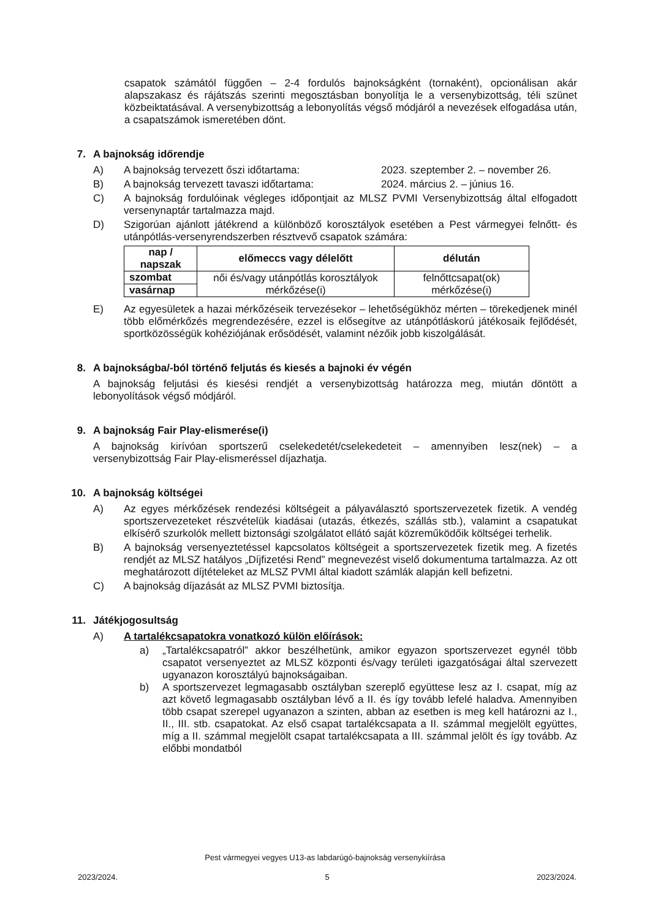csapatok számától függően – 2-4 fordulós bajnokságként (tornaként), opcionálisan akár alapszakasz és rájátszás szerinti megosztásban bonyolítja le a versenybizottság, téli szünet közbeiktatásával. A versenybizottság a lebonyolítás végső módjáról a nevezések elfogadása után, a csapatszámok ismeretében dönt.
7. A bajnokság időrendje
A) A bajnokság tervezett őszi időtartama: 2023. szeptember 2. – november 26.
B) A bajnokság tervezett tavaszi időtartama: 2024. március 2. – június 16.
C) A bajnokság fordulóinak végleges időpontjait az MLSZ PVMI Versenybizottság által elfogadott versenynaptár tartalmazza majd.
D) Szigorúan ajánlott játékrend a különböző korosztályok esetében a Pest vármegyei felnőtt- és utánpótlás-versenyrendszerben résztvevő csapatok számára:
| nap / napszak | előmeccs vagy délelőtt | délután |
| --- | --- | --- |
| szombat | női és/vagy utánpótlás korosztályok mérkőzése(i) | felnőttcsapat(ok) mérkőzése(i) |
| vasárnap | | |
E) Az egyesületek a hazai mérkőzéseik tervezésekor – lehetőségükhöz mérten – törekedjenek minél több előmérkőzés megrendezésére, ezzel is elősegítve az utánpótláskorú játékosaik fejlődését, sportközösségük kohéziójának erősödését, valamint nézőik jobb kiszolgálását.
8. A bajnokságba/-ból történő feljutás és kiesés a bajnoki év végén
A bajnokság feljutási és kiesési rendjét a versenybizottság határozza meg, miután döntött a lebonyolítások végső módjáról.
9. A bajnokság Fair Play-elismerése(i)
A bajnokság kirívóan sportszerű cselekedetét/cselekedeteit – amennyiben lesz(nek) – a versenybizottság Fair Play-elismeréssel díjazhatja.
10. A bajnokság költségei
A) Az egyes mérkőzések rendezési költségeit a pályaválasztó sportszervezetek fizetik. A vendég sportszervezeteket részvételük kiadásai (utazás, étkezés, szállás stb.), valamint a csapatukat elkísérő szurkolók mellett biztonsági szolgálatot ellátó saját közreműködőik költségei terhelik.
B) A bajnokság versenyeztetéssel kapcsolatos költségeit a sportszervezetek fizetik meg. A fizetés rendjét az MLSZ hatályos „Díjfizetési Rend” megnevezést viselő dokumentuma tartalmazza. Az ott meghatározott díjtételeket az MLSZ PVMI által kiadott számlák alapján kell befizetni.
C) A bajnokság díjazását az MLSZ PVMI biztosítja.
11. Játékjogosultság
A) A tartalékcsapatokra vonatkozó külön előírások:
a) „Tartalékcsapatról” akkor beszélhetünk, amikor egyazon sportszervezet egynél több csapatot versenyeztet az MLSZ központi és/vagy területi igazgatóságai által szervezett ugyanazon korosztályú bajnokságaiban.
b) A sportszervezet legmagasabb osztályban szereplő együttese lesz az I. csapat, míg az azt követő legmagasabb osztályban lévő a II. és így tovább lefelé haladva. Amennyiben több csapat szerepel ugyanazon a szinten, abban az esetben is meg kell határozni az I., II., III. stb. csapatokat. Az első csapat tartalékcsapata a II. számmal megjelölt együttes, míg a II. számmal megjelölt csapat tartalékcsapata a III. számmal jelölt és így tovább. Az előbbi mondatból
Pest vármegyei vegyes U13-as labdarúgó-bajnokság versenykiírása
2023/2024. 5 2023/2024.